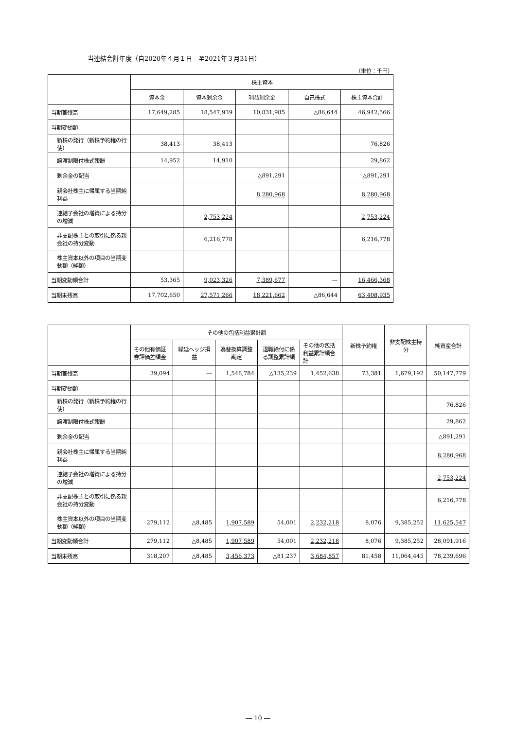当連結会計年度（自2020年４月１日　至2021年３月31日）
（単位：千円）
| | 株主資本 | | | | |
| --- | --- | --- | --- | --- | --- |
| | 資本金 | 資本剰余金 | 利益剰余金 | 自己株式 | 株主資本合計 |
| 当期首残高 | 17,649,285 | 18,547,939 | 10,831,985 | △86,644 | 46,942,566 |
| 当期変動額 | | | | | |
| 新株の発行（新株予約権の行使） | 38,413 | 38,413 | | | 76,826 |
| 譲渡制限付株式報酬 | 14,952 | 14,910 | | | 29,862 |
| 剰余金の配当 | | | △891,291 | | △891,291 |
| 親会社株主に帰属する当期純利益 | | | 8,280,968 | | 8,280,968 |
| 連結子会社の増資による持分の増減 | | 2,753,224 | | | 2,753,224 |
| 非支配株主との取引に係る親会社の持分変動 | | 6,216,778 | | | 6,216,778 |
| 株主資本以外の項目の当期変動額（純額） | | | | | |
| 当期変動額合計 | 53,365 | 9,023,326 | 7,389,677 | ― | 16,466,368 |
| 当期末残高 | 17,702,650 | 27,571,266 | 18,221,662 | △86,644 | 63,408,935 |
| | その他の包括利益累計額 | | | | | 新株予約権 | 非支配株主持分 | 純資産合計 |
| --- | --- | --- | --- | --- | --- | --- | --- | --- |
| | その他有価証券評価差額金 | 繰延ヘッジ損益 | 為替換算調整勘定 | 退職給付に係る調整累計額 | その他の包括利益累計額合計 | | | |
| 当期首残高 | 39,094 | ― | 1,548,784 | △135,239 | 1,452,638 | 73,381 | 1,679,192 | 50,147,779 |
| 当期変動額 | | | | | | | | |
| 新株の発行（新株予約権の行使） | | | | | | | | 76,826 |
| 譲渡制限付株式報酬 | | | | | | | | 29,862 |
| 剰余金の配当 | | | | | | | | △891,291 |
| 親会社株主に帰属する当期純利益 | | | | | | | | 8,280,968 |
| 連結子会社の増資による持分の増減 | | | | | | | | 2,753,224 |
| 非支配株主との取引に係る親会社の持分変動 | | | | | | | | 6,216,778 |
| 株主資本以外の項目の当期変動額（純額） | 279,112 | △8,485 | 1,907,589 | 54,001 | 2,232,218 | 8,076 | 9,385,252 | 11,625,547 |
| 当期変動額合計 | 279,112 | △8,485 | 1,907,589 | 54,001 | 2,232,218 | 8,076 | 9,385,252 | 28,091,916 |
| 当期末残高 | 318,207 | △8,485 | 3,456,373 | △81,237 | 3,684,857 | 81,458 | 11,064,445 | 78,239,696 |
― 10 ―